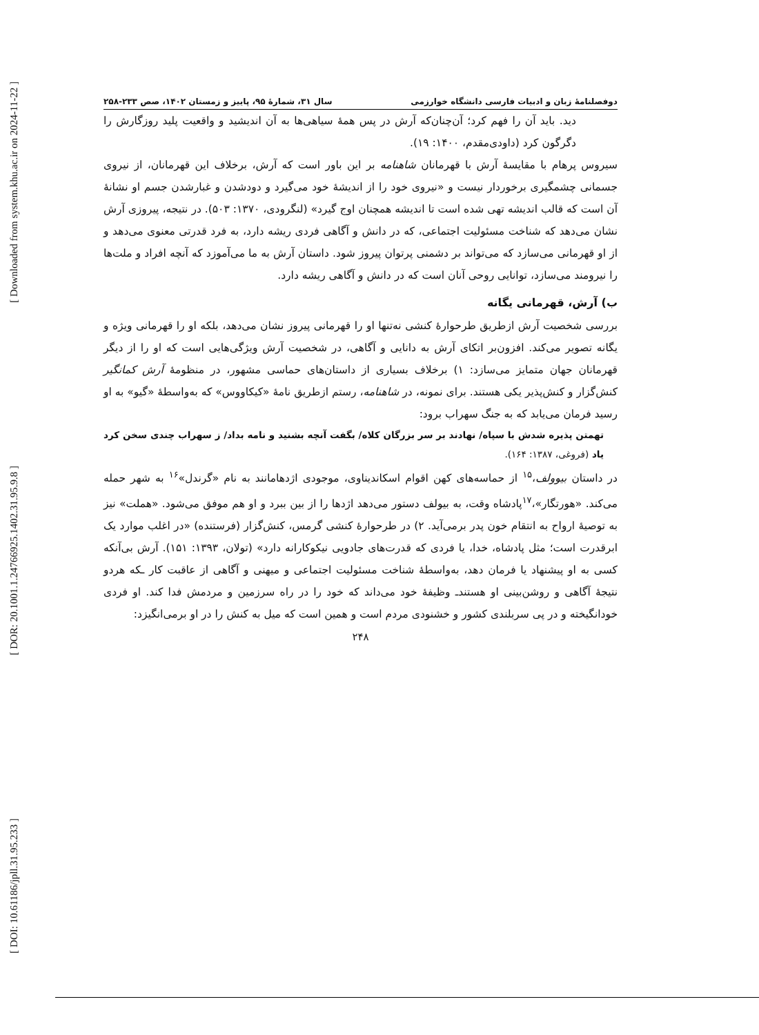[ Downloaded from system.khu.ac.ir on 2024-11-22 ]
[ DOR: 20.1001.1.24766925.1402.31.95.9.8 ]
[ DOI: 10.61186/jpll.31.95.233 ]
دوفصلنامهٔ زبان و ادبیات فارسی دانشگاه خوارزمی سال ۳۱، شمارهٔ ۹۵، پاییز و زمستان ۱۴۰۲، صص ۲۳۳-۲۵۸
دید. باید آن را فهم کرد؛ آن‌چنان‌که آرش در پس همهٔ سیاهی‌ها به آن اندیشید و واقعیت پلید روزگارش را دگرگون کرد (داودی‌مقدم، ۱۴۰۰: ۱۹).
سیروس پرهام با مقایسهٔ آرش با قهرمانان شاهنامه بر این باور است که آرش، برخلاف این قهرمانان، از نیروی جسمانی چشمگیری برخوردار نیست و «نیروی خود را از اندیشهٔ خود می‌گیرد و دودشدن و غبارشدن جسم او نشانهٔ آن است که قالب اندیشه تهی شده است تا اندیشه همچنان اوج گیرد» (لنگرودی، ۱۳۷۰: ۵۰۳). در نتیجه، پیروزی آرش نشان می‌دهد که شناخت مسئولیت اجتماعی، که در دانش و آگاهی فردی ریشه دارد، به فرد قدرتی معنوی می‌دهد و از او قهرمانی می‌سازد که می‌تواند بر دشمنی پرتوان پیروز شود. داستان آرش به ما می‌آموزد که آنچه افراد و ملت‌ها را نیرومند می‌سازد، توانایی روحی آنان است که در دانش و آگاهی ریشه دارد.
ب) آرش، قهرمانی یگانه
بررسی شخصیت آرش ازطریق طرحوارهٔ کنشی نه‌تنها او را قهرمانی پیروز نشان می‌دهد، بلکه او را قهرمانی ویژه و یگانه تصویر می‌کند. افزون‌بر اتکای آرش به دانایی و آگاهی، در شخصیت آرش ویژگی‌هایی است که او را از دیگر قهرمانان جهان متمایز می‌سازد: ۱) برخلاف بسیاری از داستان‌های حماسی مشهور، در منظومهٔ آرش کمانگیر کنش‌گزار و کنش‌پذیر یکی هستند. برای نمونه، در شاهنامه، رستم ازطریق نامهٔ «کیکاووس» که به‌واسطهٔ «گیو» به او رسید فرمان می‌یابد که به جنگ سهراب برود:
تهمتن پذیره شدش با سپاه/ نهادند بر سر بزرگان کلاه/ بگفت آنچه بشنید و نامه بداد/ ز سهراب چندی سخن کرد یاد (فروغی، ۱۳۸۷: ۱۶۴).
در داستان بیوولف،<sup>۱۵</sup> از حماسه‌های کهن اقوام اسکاندیناوی، موجودی اژدهامانند به نام «گرندل»<sup>۱۶</sup> به شهر حمله می‌کند. «هورتگار»،<sup>۱۷</sup>پادشاه وقت، به بیولف دستور می‌دهد اژدها را از بین ببرد و او هم موفق می‌شود. «هملت» نیز به توصیهٔ ارواح به انتقام خون پدر برمی‌آید. ۲) در طرحوارهٔ کنشی گرمس، کنش‌گزار (فرستنده) «در اغلب موارد یک ابرقدرت است؛ مثل پادشاه، خدا، یا فردی که قدرت‌های جادویی نیکوکارانه دارد» (تولان، ۱۳۹۳: ۱۵۱). آرش بی‌آنکه کسی به او پیشنهاد یا فرمان دهد، به‌واسطهٔ شناخت مسئولیت اجتماعی و میهنی و آگاهی از عاقبت کار ـکه هردو نتیجهٔ آگاهی و روشن‌بینی او هستندـ وظیفهٔ خود می‌داند که خود را در راه سرزمین و مردمش فدا کند. او فردی خودانگیخته و در پی سربلندی کشور و خشنودی مردم است و همین است که میل به کنش را در او برمی‌انگیزد:
۲۴۸